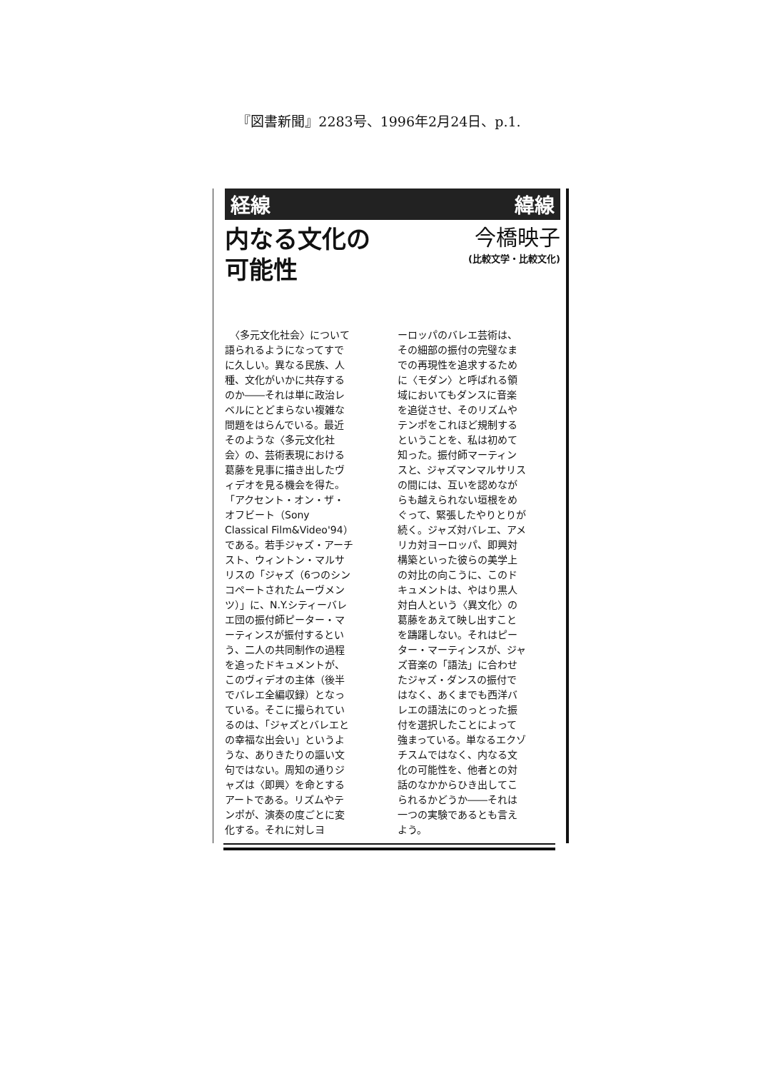『図書新聞』2283号、1996年2月24日、p.1.
経線 緯線
内なる文化の
可能性
今橋映子
(比較文学・比較文化)
　〈多元文化社会〉について語られるようになってすでに久しい。異なる民族、人種、文化がいかに共存するのか――それは単に政治レベルにとどまらない複雑な問題をはらんでいる。最近そのような〈多元文化社会〉の、芸術表現における葛藤を見事に描き出したヴィデオを見る機会を得た。「アクセント・オン・ザ・オフビート（Sony Classical Film&Video'94）である。若手ジャズ・アーチスト、ウィントン・マルサリスの「ジャズ（6つのシンコペートされたムーヴメンツ）」に、N.Y.シティーバレエ団の振付師ピーター・マーティンスが振付するという、二人の共同制作の過程を追ったドキュメントが、このヴィデオの主体（後半でバレエ全編収録）となっている。そこに撮られているのは、「ジャズとバレエとの幸福な出会い」というような、ありきたりの謳い文句ではない。周知の通りジャズは〈即興〉を命とするアートである。リズムやテンポが、演奏の度ごとに変化する。それに対しヨ
ーロッパのバレエ芸術は、その細部の振付の完璧なまでの再現性を追求するために〈モダン〉と呼ばれる領域においてもダンスに音楽を追従させ、そのリズムやテンポをこれほど規制するということを、私は初めて知った。振付師マーティンスと、ジャズマンマルサリスの間には、互いを認めながらも越えられない垣根をめぐって、緊張したやりとりが続く。ジャズ対バレエ、アメリカ対ヨーロッパ、即興対構築といった彼らの美学上の対比の向こうに、このドキュメントは、やはり黒人対白人という〈異文化〉の葛藤をあえて映し出すことを躊躇しない。それはピーター・マーティンスが、ジャズ音楽の「語法」に合わせたジャズ・ダンスの振付ではなく、あくまでも西洋バレエの語法にのっとった振付を選択したことによって強まっている。単なるエクゾチスムではなく、内なる文化の可能性を、他者との対話のなかからひき出してこられるかどうか――それは一つの実験であるとも言えよう。